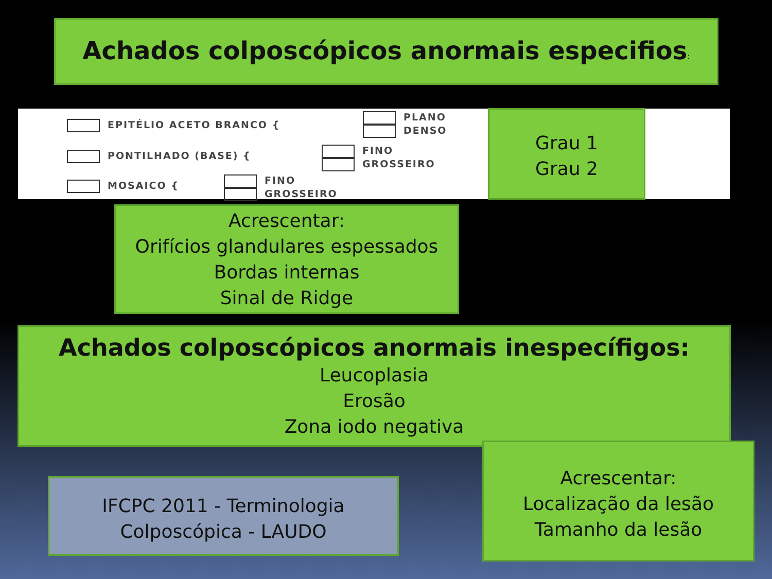Achados colposcópicos anormais especifios:
EPITÉLIO ACETO BRANCO {
PLANO
DENSO
PONTILHADO (BASE) {
FINO
GROSSEIRO
MOSAICO {
FINO
GROSSEIRO
Grau 1
Grau 2
Acrescentar:
Orifícios glandulares espessados
Bordas internas
Sinal de Ridge
Achados colposcópicos anormais inespecífigos:
Leucoplasia
Erosão
Zona iodo negativa
IFCPC 2011 - Terminologia
Colposcópica - LAUDO
Acrescentar:
Localização da lesão
Tamanho da lesão